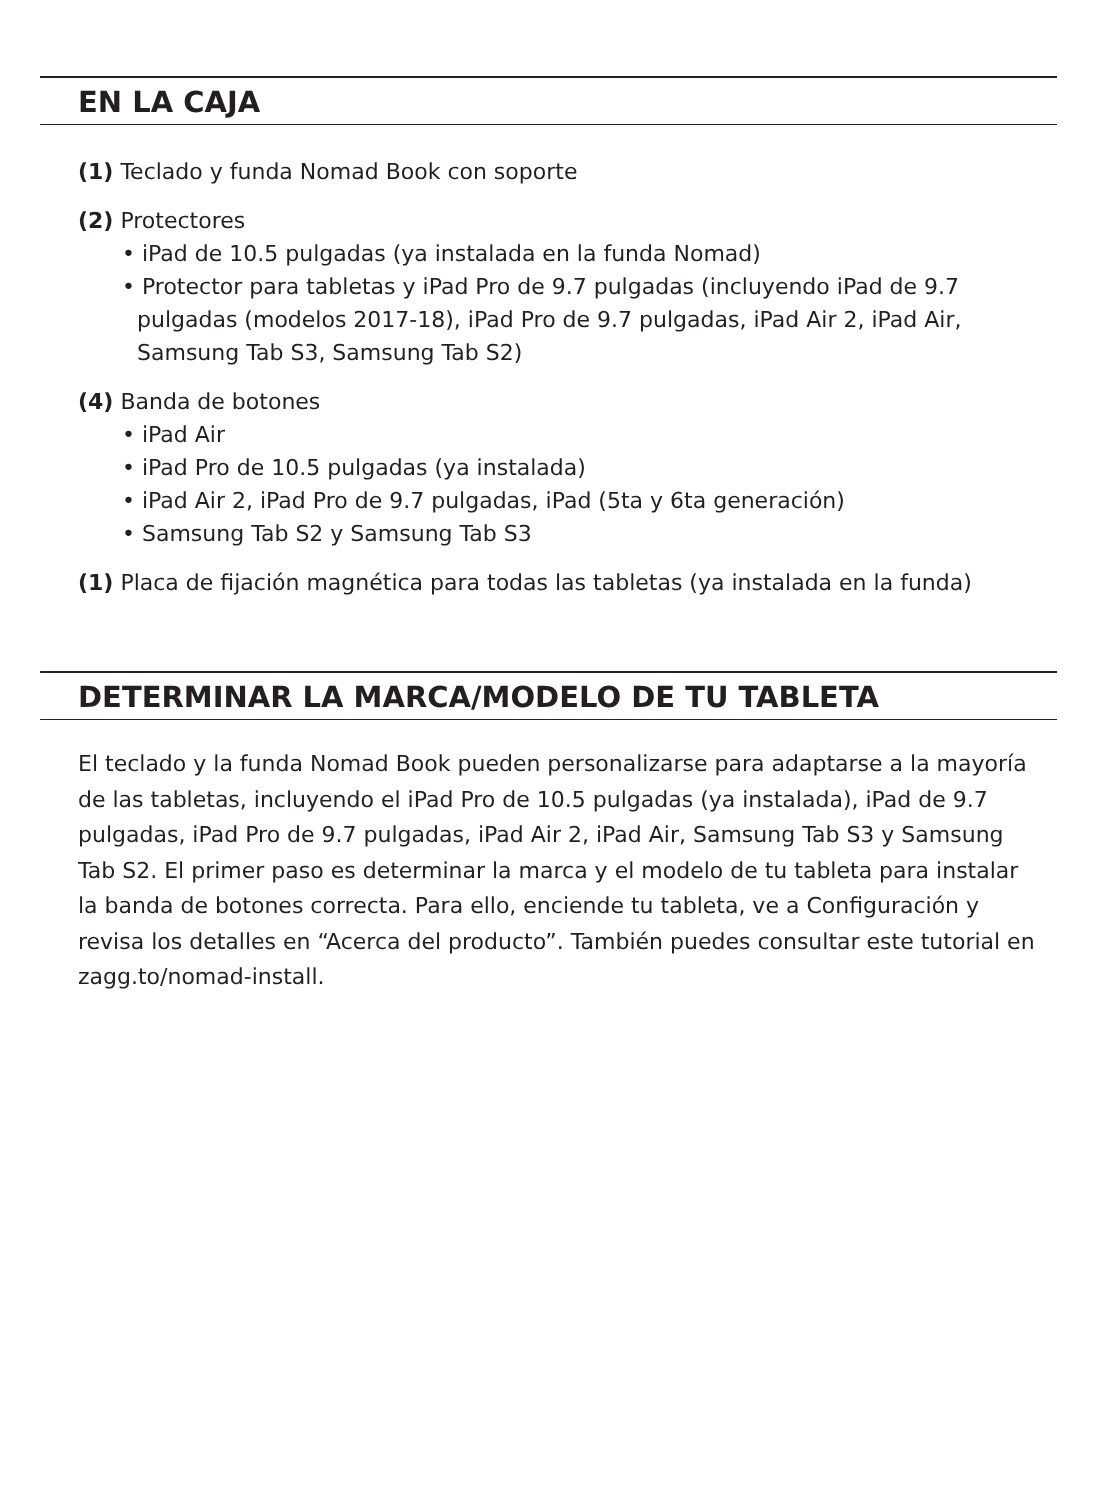EN LA CAJA
(1) Teclado y funda Nomad Book con soporte
(2) Protectores
• iPad de 10.5 pulgadas (ya instalada en la funda Nomad)
• Protector para tabletas y iPad Pro de 9.7 pulgadas (incluyendo iPad de 9.7
pulgadas (modelos 2017-18), iPad Pro de 9.7 pulgadas, iPad Air 2, iPad Air,
Samsung Tab S3, Samsung Tab S2)
(4) Banda de botones
• iPad Air
• iPad Pro de 10.5 pulgadas (ya instalada)
• iPad Air 2, iPad Pro de 9.7 pulgadas, iPad (5ta y 6ta generación)
• Samsung Tab S2 y Samsung Tab S3
(1) Placa de fijación magnética para todas las tabletas (ya instalada en la funda)
DETERMINAR LA MARCA/MODELO DE TU TABLETA
El teclado y la funda Nomad Book pueden personalizarse para adaptarse a la mayoría de las tabletas, incluyendo el iPad Pro de 10.5 pulgadas (ya instalada), iPad de 9.7 pulgadas, iPad Pro de 9.7 pulgadas, iPad Air 2, iPad Air, Samsung Tab S3 y Samsung Tab S2. El primer paso es determinar la marca y el modelo de tu tableta para instalar la banda de botones correcta. Para ello, enciende tu tableta, ve a Configuración y revisa los detalles en “Acerca del producto”. También puedes consultar este tutorial en zagg.to/nomad-install.